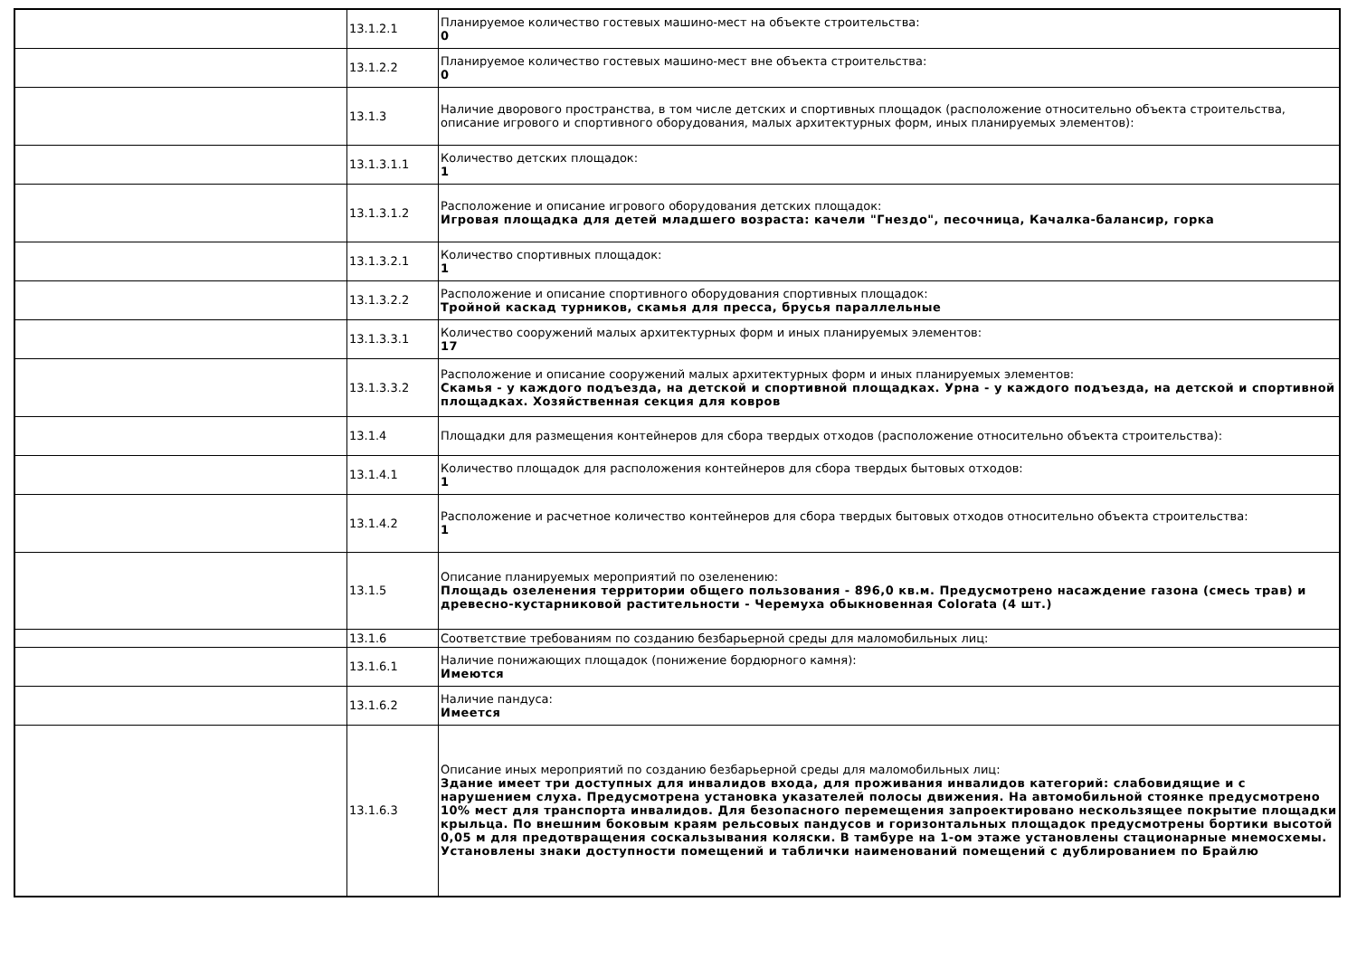| | 13.1.2.1 | Планируемое количество гостевых машино-мест на объекте строительства: 0 |
| | 13.1.2.2 | Планируемое количество гостевых машино-мест вне объекта строительства: 0 |
| | 13.1.3 | Наличие дворового пространства, в том числе детских и спортивных площадок (расположение относительно объекта строительства, описание игрового и спортивного оборудования, малых архитектурных форм, иных планируемых элементов): |
| | 13.1.3.1.1 | Количество детских площадок: 1 |
| | 13.1.3.1.2 | Расположение и описание игрового оборудования детских площадок: Игровая площадка для детей младшего возраста: качели "Гнездо", песочница, Качалка-балансир, горка |
| | 13.1.3.2.1 | Количество спортивных площадок: 1 |
| | 13.1.3.2.2 | Расположение и описание спортивного оборудования спортивных площадок: Тройной каскад турников, скамья для пресса, брусья параллельные |
| | 13.1.3.3.1 | Количество сооружений малых архитектурных форм и иных планируемых элементов: 17 |
| | 13.1.3.3.2 | Расположение и описание сооружений малых архитектурных форм и иных планируемых элементов: Скамья - у каждого подъезда, на детской и спортивной площадках. Урна - у каждого подъезда, на детской и спортивной площадках. Хозяйственная секция для ковров |
| | 13.1.4 | Площадки для размещения контейнеров для сбора твердых отходов (расположение относительно объекта строительства): |
| | 13.1.4.1 | Количество площадок для расположения контейнеров для сбора твердых бытовых отходов: 1 |
| | 13.1.4.2 | Расположение и расчетное количество контейнеров для сбора твердых бытовых отходов относительно объекта строительства: 1 |
| | 13.1.5 | Описание планируемых мероприятий по озеленению: Площадь озеленения территории общего пользования - 896,0 кв.м. Предусмотрено насаждение газона (смесь трав) и древесно-кустарниковой растительности - Черемуха обыкновенная Colorata (4 шт.) |
| | 13.1.6 | Соответствие требованиям по созданию безбарьерной среды для маломобильных лиц: |
| | 13.1.6.1 | Наличие понижающих площадок (понижение бордюрного камня): Имеются |
| | 13.1.6.2 | Наличие пандуса: Имеется |
| | 13.1.6.3 | Описание иных мероприятий по созданию безбарьерной среды для маломобильных лиц: Здание имеет три доступных для инвалидов входа, для проживания инвалидов категорий: слабовидящие и с нарушением слуха. Предусмотрена установка указателей полосы движения. На автомобильной стоянке предусмотрено 10% мест для транспорта инвалидов. Для безопасного перемещения запроектировано нескользящее покрытие площадки крыльца. По внешним боковым краям рельсовых пандусов и горизонтальных площадок предусмотрены бортики высотой 0,05 м для предотвращения соскальзывания коляски. В тамбуре на 1-ом этаже установлены стационарные мнемосхемы. Установлены знаки доступности помещений и таблички наименований помещений с дублированием по Брайлю |